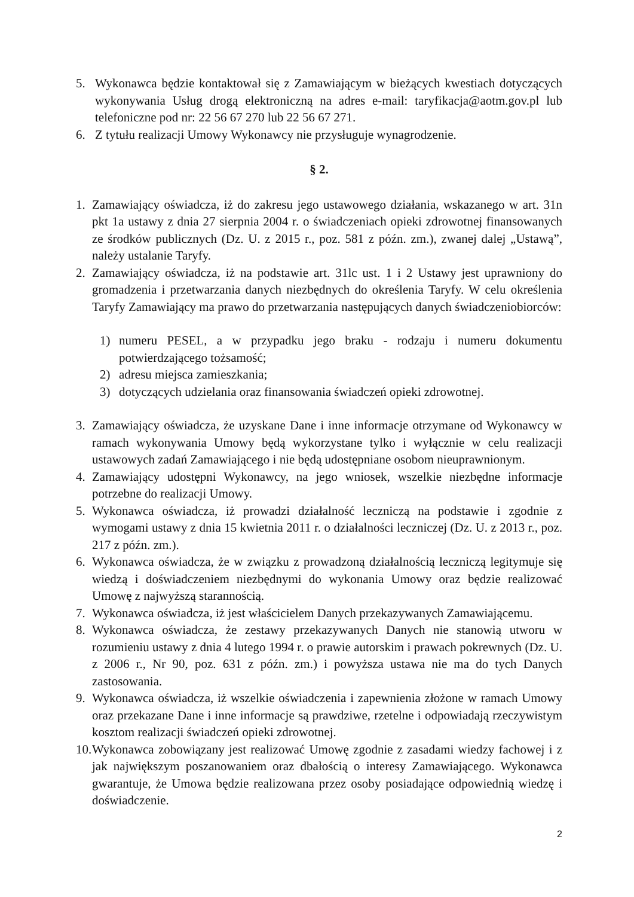5. Wykonawca będzie kontaktował się z Zamawiającym w bieżących kwestiach dotyczących wykonywania Usług drogą elektroniczną na adres e-mail: taryfikacja@aotm.gov.pl lub telefoniczne pod nr: 22 56 67 270 lub 22 56 67 271.
6. Z tytułu realizacji Umowy Wykonawcy nie przysługuje wynagrodzenie.
§ 2.
1. Zamawiający oświadcza, iż do zakresu jego ustawowego działania, wskazanego w art. 31n pkt 1a ustawy z dnia 27 sierpnia 2004 r. o świadczeniach opieki zdrowotnej finansowanych ze środków publicznych (Dz. U. z 2015 r., poz. 581 z późn. zm.), zwanej dalej „Ustawą”, należy ustalanie Taryfy.
2. Zamawiający oświadcza, iż na podstawie art. 31lc ust. 1 i 2 Ustawy jest uprawniony do gromadzenia i przetwarzania danych niezbędnych do określenia Taryfy. W celu określenia Taryfy Zamawiający ma prawo do przetwarzania następujących danych świadczeniobiorców:
1) numeru PESEL, a w przypadku jego braku - rodzaju i numeru dokumentu potwierdzającego tożsamość;
2) adresu miejsca zamieszkania;
3) dotyczących udzielania oraz finansowania świadczeń opieki zdrowotnej.
3. Zamawiający oświadcza, że uzyskane Dane i inne informacje otrzymane od Wykonawcy w ramach wykonywania Umowy będą wykorzystane tylko i wyłącznie w celu realizacji ustawowych zadań Zamawiającego i nie będą udostępniane osobom nieuprawnionym.
4. Zamawiający udostępni Wykonawcy, na jego wniosek, wszelkie niezbędne informacje potrzebne do realizacji Umowy.
5. Wykonawca oświadcza, iż prowadzi działalność leczniczą na podstawie i zgodnie z wymogami ustawy z dnia 15 kwietnia 2011 r. o działalności leczniczej (Dz. U. z 2013 r., poz. 217 z późn. zm.).
6. Wykonawca oświadcza, że w związku z prowadzoną działalnością leczniczą legitymuje się wiedzą i doświadczeniem niezbędnymi do wykonania Umowy oraz będzie realizować Umowę z najwyższą starannością.
7. Wykonawca oświadcza, iż jest właścicielem Danych przekazywanych Zamawiającemu.
8. Wykonawca oświadcza, że zestawy przekazywanych Danych nie stanowią utworu w rozumieniu ustawy z dnia 4 lutego 1994 r. o prawie autorskim i prawach pokrewnych (Dz. U. z 2006 r., Nr 90, poz. 631 z późn. zm.) i powyższa ustawa nie ma do tych Danych zastosowania.
9. Wykonawca oświadcza, iż wszelkie oświadczenia i zapewnienia złożone w ramach Umowy oraz przekazane Dane i inne informacje są prawdziwe, rzetelne i odpowiadają rzeczywistym kosztom realizacji świadczeń opieki zdrowotnej.
10. Wykonawca zobowiązany jest realizować Umowę zgodnie z zasadami wiedzy fachowej i z jak największym poszanowaniem oraz dbałością o interesy Zamawiającego. Wykonawca gwarantuje, że Umowa będzie realizowana przez osoby posiadające odpowiednią wiedzę i doświadczenie.
2